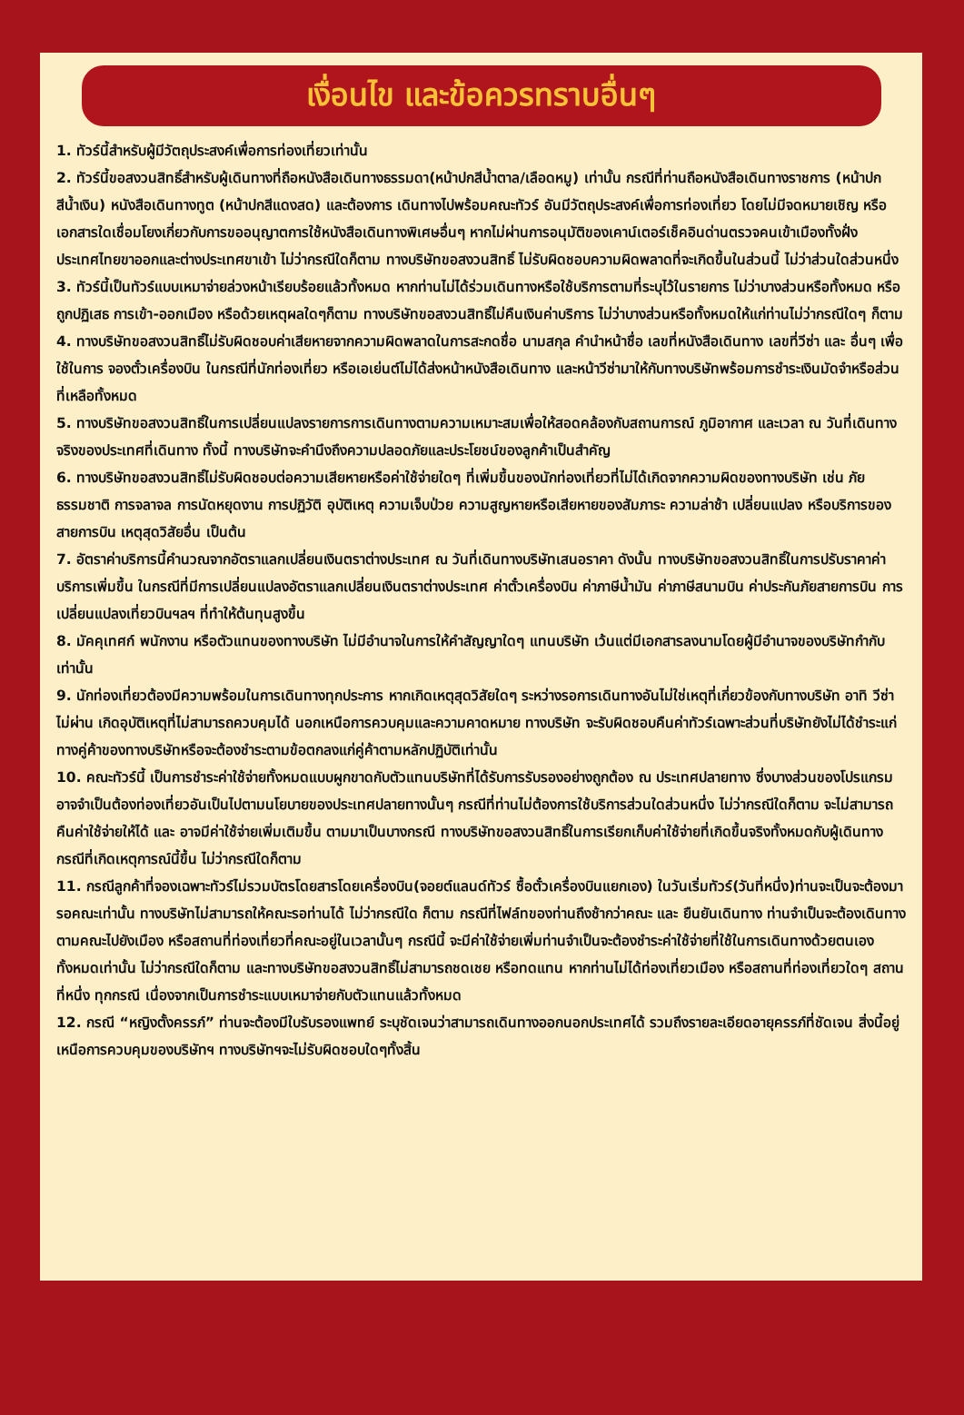เงื่อนไข และข้อควรทราบอื่นๆ
1. ทัวร์นี้สำหรับผู้มีวัตถุประสงค์เพื่อการท่องเที่ยวเท่านั้น
2. ทัวร์นี้ขอสงวนสิทธิ์สำหรับผู้เดินทางที่ถือหนังสือเดินทางธรรมดา(หน้าปกสีน้ำตาล/เลือดหมู) เท่านั้น กรณีที่ท่านถือหนังสือเดินทางราชการ (หน้าปกสีน้ำเงิน) หนังสือเดินทางทูต (หน้าปกสีแดงสด) และต้องการ เดินทางไปพร้อมคณะทัวร์ อันมีวัตถุประสงค์เพื่อการท่องเที่ยว โดยไม่มีจดหมายเชิญ หรือเอกสารใดเชื่อมโยงเกี่ยวกับการขออนุญาตการใช้หนังสือเดินทางพิเศษอื่นๆ หากไม่ผ่านการอนุมัติของเคาน์เตอร์เช็คอินด่านตรวจคนเข้าเมืองทั้งฝั่งประเทศไทยขาออกและต่างประเทศขาเข้า ไม่ว่ากรณีใดก็ตาม ทางบริษัทขอสงวนสิทธิ์ ไม่รับผิดชอบความผิดพลาดที่จะเกิดขึ้นในส่วนนี้ ไม่ว่าส่วนใดส่วนหนึ่ง
3. ทัวร์นี้เป็นทัวร์แบบเหมาจ่ายล่วงหน้าเรียบร้อยแล้วทั้งหมด หากท่านไม่ได้ร่วมเดินทางหรือใช้บริการตามที่ระบุไว้ในรายการ ไม่ว่าบางส่วนหรือทั้งหมด หรือถูกปฏิเสธ การเข้า-ออกเมือง หรือด้วยเหตุผลใดๆก็ตาม ทางบริษัทขอสงวนสิทธิ์ไม่คืนเงินค่าบริการ ไม่ว่าบางส่วนหรือทั้งหมดให้แก่ท่านไม่ว่ากรณีใดๆ ก็ตาม
4. ทางบริษัทขอสงวนสิทธิ์ไม่รับผิดชอบค่าเสียหายจากความผิดพลาดในการสะกดชื่อ นามสกุล คำนำหน้าชื่อ เลขที่หนังสือเดินทาง เลขที่วีซ่า และ อื่นๆ เพื่อใช้ในการ จองตั๋วเครื่องบิน ในกรณีที่นักท่องเที่ยว หรือเอเย่นต์ไม่ได้ส่งหน้าหนังสือเดินทาง และหน้าวีซ่ามาให้กับทางบริษัทพร้อมการชำระเงินมัดจำหรือส่วนที่เหลือทั้งหมด
5. ทางบริษัทขอสงวนสิทธิ์ในการเปลี่ยนแปลงรายการการเดินทางตามความเหมาะสมเพื่อให้สอดคล้องกับสถานการณ์ ภูมิอากาศ และเวลา ณ วันที่เดินทางจริงของประเทศที่เดินทาง ทั้งนี้ ทางบริษัทจะคำนึงถึงความปลอดภัยและประโยชน์ของลูกค้าเป็นสำคัญ
6. ทางบริษัทขอสงวนสิทธิ์ไม่รับผิดชอบต่อความเสียหายหรือค่าใช้จ่ายใดๆ ที่เพิ่มขึ้นของนักท่องเที่ยวที่ไม่ได้เกิดจากความผิดของทางบริษัท เช่น ภัยธรรมชาติ การจลาจล การนัดหยุดงาน การปฏิวัติ อุบัติเหตุ ความเจ็บป่วย ความสูญหายหรือเสียหายของสัมภาระ ความล่าช้า เปลี่ยนแปลง หรือบริการของสายการบิน เหตุสุดวิสัยอื่น เป็นต้น
7. อัตราค่าบริการนี้คำนวณจากอัตราแลกเปลี่ยนเงินตราต่างประเทศ ณ วันที่เดินทางบริษัทเสนอราคา ดังนั้น ทางบริษัทขอสงวนสิทธิ์ในการปรับราคาค่าบริการเพิ่มขึ้น ในกรณีที่มีการเปลี่ยนแปลงอัตราแลกเปลี่ยนเงินตราต่างประเทศ ค่าตั๋วเครื่องบิน ค่าภาษีน้ำมัน ค่าภาษีสนามบิน ค่าประกันภัยสายการบิน การเปลี่ยนแปลงเที่ยวบินฯลฯ ที่ทำให้ต้นทุนสูงขึ้น
8. มัคคุเทศก์ พนักงาน หรือตัวแทนของทางบริษัท ไม่มีอำนาจในการให้คำสัญญาใดๆ แทนบริษัท เว้นแต่มีเอกสารลงนามโดยผู้มีอำนาจของบริษัทกำกับเท่านั้น
9. นักท่องเที่ยวต้องมีความพร้อมในการเดินทางทุกประการ หากเกิดเหตุสุดวิสัยใดๆ ระหว่างรอการเดินทางอันไม่ใช่เหตุที่เกี่ยวข้องกับทางบริษัท อาทิ วีซ่าไม่ผ่าน เกิดอุบัติเหตุที่ไม่สามารถควบคุมได้ นอกเหนือการควบคุมและความคาดหมาย ทางบริษัท จะรับผิดชอบคืนค่าทัวร์เฉพาะส่วนที่บริษัทยังไม่ได้ชำระแก่ทางคู่ค้าของทางบริษัทหรือจะต้องชำระตามข้อตกลงแก่คู่ค้าตามหลักปฏิบัติเท่านั้น
10. คณะทัวร์นี้ เป็นการชำระค่าใช้จ่ายทั้งหมดแบบผูกขาดกับตัวแทนบริษัทที่ได้รับการรับรองอย่างถูกต้อง ณ ประเทศปลายทาง ซึ่งบางส่วนของโปรแกรมอาจจำเป็นต้องท่องเที่ยวอันเป็นไปตามนโยบายของประเทศปลายทางนั้นๆ กรณีที่ท่านไม่ต้องการใช้บริการส่วนใดส่วนหนึ่ง ไม่ว่ากรณีใดก็ตาม จะไม่สามารถคืนค่าใช้จ่ายให้ได้ และ อาจมีค่าใช้จ่ายเพิ่มเติมขึ้น ตามมาเป็นบางกรณี ทางบริษัทขอสงวนสิทธิ์ในการเรียกเก็บค่าใช้จ่ายที่เกิดขึ้นจริงทั้งหมดกับผู้เดินทาง กรณีที่เกิดเหตุการณ์นี้ขึ้น ไม่ว่ากรณีใดก็ตาม
11. กรณีลูกค้าที่จองเฉพาะทัวร์ไม่รวมบัตรโดยสารโดยเครื่องบิน(จอยต์แลนด์ทัวร์ ซื้อตั๋วเครื่องบินแยกเอง) ในวันเริ่มทัวร์(วันที่หนึ่ง)ท่านจะเป็นจะต้องมารอคณะเท่านั้น ทางบริษัทไม่สามารถให้คณะรอท่านได้ ไม่ว่ากรณีใด ก็ตาม กรณีที่ไฟล์ทของท่านถึงช้ากว่าคณะ และ ยืนยันเดินทาง ท่านจำเป็นจะต้องเดินทางตามคณะไปยังเมือง หรือสถานที่ท่องเที่ยวที่คณะอยู่ในเวลานั้นๆ กรณีนี้ จะมีค่าใช้จ่ายเพิ่มท่านจำเป็นจะต้องชำระค่าใช้จ่ายที่ใช้ในการเดินทางด้วยตนเองทั้งหมดเท่านั้น ไม่ว่ากรณีใดก็ตาม และทางบริษัทขอสงวนสิทธิ์ไม่สามารถชดเชย หรือทดแทน หากท่านไม่ได้ท่องเที่ยวเมือง หรือสถานที่ท่องเที่ยวใดๆ สถานที่หนึ่ง ทุกกรณี เนื่องจากเป็นการชำระแบบเหมาจ่ายกับตัวแทนแล้วทั้งหมด
12. กรณี “หญิงตั้งครรภ์” ท่านจะต้องมีใบรับรองแพทย์ ระบุชัดเจนว่าสามารถเดินทางออกนอกประเทศได้ รวมถึงรายละเอียดอายุครรภ์ที่ชัดเจน สิ่งนี้อยู่เหนือการควบคุมของบริษัทฯ ทางบริษัทฯจะไม่รับผิดชอบใดๆทั้งสิ้น